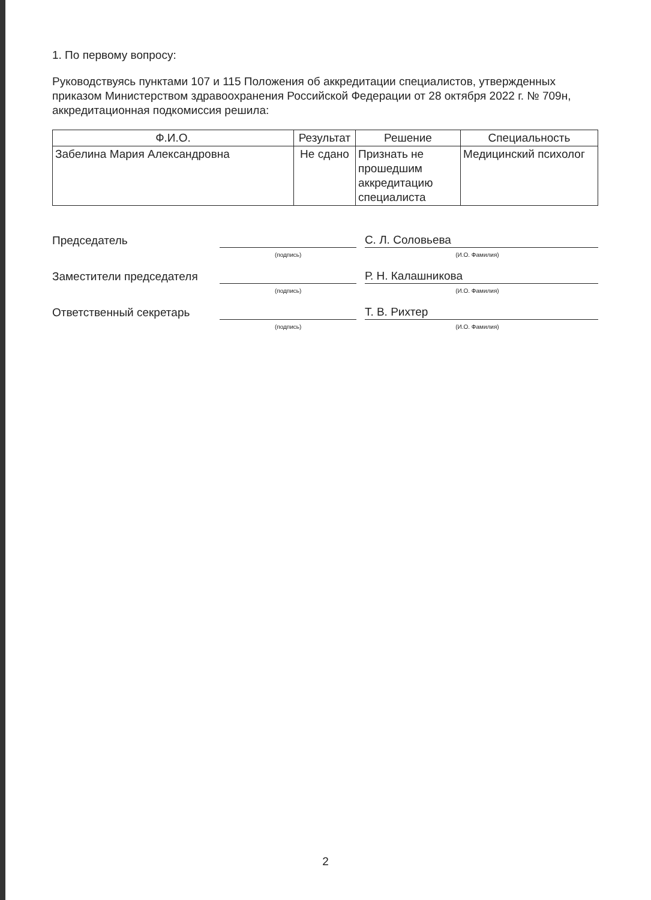1. По первому вопросу:
Руководствуясь пунктами 107 и 115 Положения об аккредитации специалистов, утвержденных приказом Министерством здравоохранения Российской Федерации от 28 октября 2022 г. № 709н, аккредитационная подкомиссия решила:
| Ф.И.О. | Результат | Решение | Специальность |
| --- | --- | --- | --- |
| Забелина Мария Александровна | Не сдано | Признать не прошедшим аккредитацию специалиста | Медицинский психолог |
Председатель
С. Л. Соловьева
(подпись) (И.О. Фамилия)
Заместители председателя
Р. Н. Калашникова
(подпись) (И.О. Фамилия)
Ответственный секретарь
Т. В. Рихтер
(подпись) (И.О. Фамилия)
2